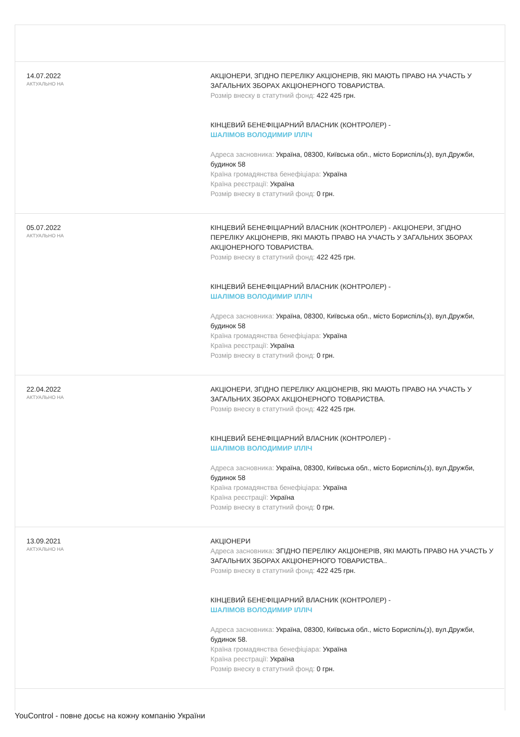| 14.07.2022 АКТУАЛЬНО НА | АКЦІОНЕРИ, ЗГІДНО ПЕРЕЛІКУ АКЦІОНЕРІВ, ЯКІ МАЮТЬ ПРАВО НА УЧАСТЬ У ЗАГАЛЬНИХ ЗБОРАХ АКЦІОНЕРНОГО ТОВАРИСТВА. Розмір внеску в статутний фонд: 422 425 грн. КІНЦЕВИЙ БЕНЕФІЦІАРНИЙ ВЛАСНИК (КОНТРОЛЕР) - ШАЛІМОВ ВОЛОДИМИР ІЛЛІЧ Адреса засновника: Україна, 08300, Київська обл., місто Бориспіль(з), вул.Дружби, будинок 58 Країна громадянства бенефіціара: Україна Країна реєстрації: Україна Розмір внеску в статутний фонд: 0 грн. |
| 05.07.2022 АКТУАЛЬНО НА | КІНЦЕВИЙ БЕНЕФІЦІАРНИЙ ВЛАСНИК (КОНТРОЛЕР) - АКЦІОНЕРИ, ЗГІДНО ПЕРЕЛІКУ АКЦІОНЕРІВ, ЯКІ МАЮТЬ ПРАВО НА УЧАСТЬ У ЗАГАЛЬНИХ ЗБОРАХ АКЦІОНЕРНОГО ТОВАРИСТВА. Розмір внеску в статутний фонд: 422 425 грн. КІНЦЕВИЙ БЕНЕФІЦІАРНИЙ ВЛАСНИК (КОНТРОЛЕР) - ШАЛІМОВ ВОЛОДИМИР ІЛЛІЧ Адреса засновника: Україна, 08300, Київська обл., місто Бориспіль(з), вул.Дружби, будинок 58 Країна громадянства бенефіціара: Україна Країна реєстрації: Україна Розмір внеску в статутний фонд: 0 грн. |
| 22.04.2022 АКТУАЛЬНО НА | АКЦІОНЕРИ, ЗГІДНО ПЕРЕЛІКУ АКЦІОНЕРІВ, ЯКІ МАЮТЬ ПРАВО НА УЧАСТЬ У ЗАГАЛЬНИХ ЗБОРАХ АКЦІОНЕРНОГО ТОВАРИСТВА. Розмір внеску в статутний фонд: 422 425 грн. КІНЦЕВИЙ БЕНЕФІЦІАРНИЙ ВЛАСНИК (КОНТРОЛЕР) - ШАЛІМОВ ВОЛОДИМИР ІЛЛІЧ Адреса засновника: Україна, 08300, Київська обл., місто Бориспіль(з), вул.Дружби, будинок 58 Країна громадянства бенефіціара: Україна Країна реєстрації: Україна Розмір внеску в статутний фонд: 0 грн. |
| 13.09.2021 АКТУАЛЬНО НА | АКЦІОНЕРИ Адреса засновника: ЗГІДНО ПЕРЕЛІКУ АКЦІОНЕРІВ, ЯКІ МАЮТЬ ПРАВО НА УЧАСТЬ У ЗАГАЛЬНИХ ЗБОРАХ АКЦІОНЕРНОГО ТОВАРИСТВА.. Розмір внеску в статутний фонд: 422 425 грн. КІНЦЕВИЙ БЕНЕФІЦІАРНИЙ ВЛАСНИК (КОНТРОЛЕР) - ШАЛІМОВ ВОЛОДИМИР ІЛЛІЧ Адреса засновника: Україна, 08300, Київська обл., місто Бориспіль(з), вул.Дружби, будинок 58. Країна громадянства бенефіціара: Україна Країна реєстрації: Україна Розмір внеску в статутний фонд: 0 грн. |
YouControl - повне досьє на кожну компанію України